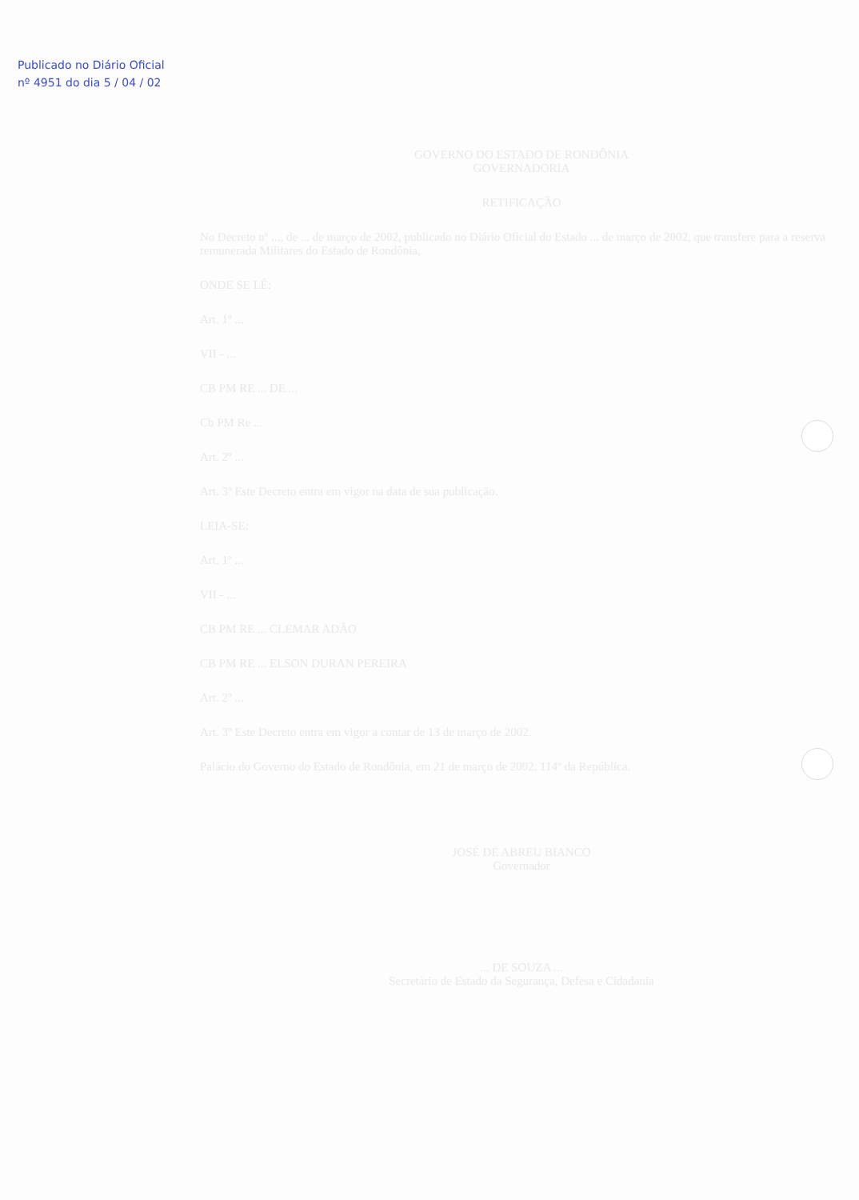Publicado no Diário Oficial
nº 4951 do dia 5 / 04 / 02
GOVERNO DO ESTADO DE RONDÔNIA
GOVERNADORIA
RETIFICAÇÃO
No Decreto nº ..., de ... de março de 2002, publicado no Diário Oficial do Estado ... de março de 2002, que transfere para a reserva remunerada Militares do Estado de Rondônia,
ONDE SE LÊ:
Art. 1º ...
VII - ...
CB PM RE ... DE ...
Cb PM Re ...
Art. 2º ...
Art. 3º Este Decreto entra em vigor na data de sua publicação.
LEIA-SE:
Art. 1º ...
VII - ...
CB PM RE ... CLEMAR ADÃO
CB PM RE ... ELSON DURAN PEREIRA
Art. 2º ...
Art. 3º Este Decreto entra em vigor a contar de 13 de março de 2002.
Palácio do Governo do Estado de Rondônia, em 21 de março de 2002, 114º da República.
JOSÉ DE ABREU BIANCO
Governador
... DE SOUZA ...
Secretário de Estado da Segurança, Defesa e Cidadania